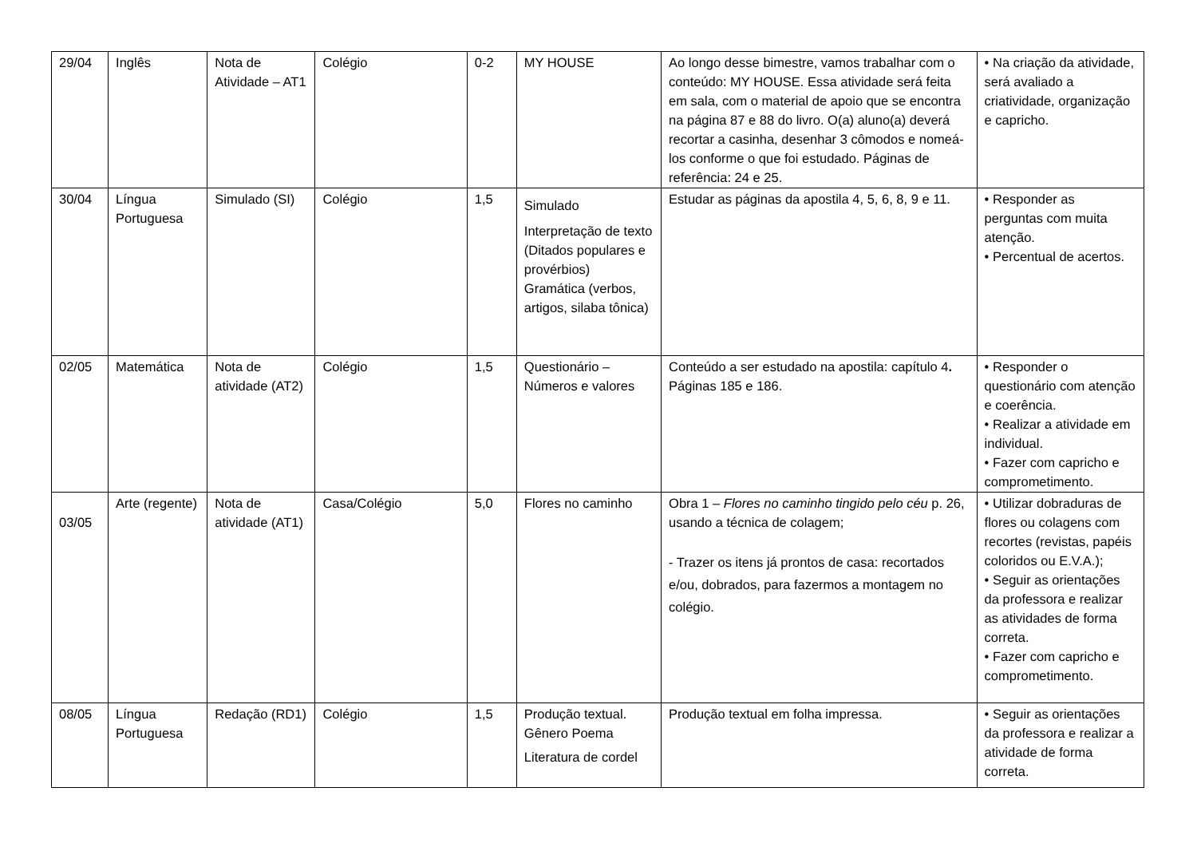| 29/04 | Inglês | Nota de Atividade – AT1 | Colégio | 0-2 | MY HOUSE | Ao longo desse bimestre, vamos trabalhar com o conteúdo: MY HOUSE. Essa atividade será feita em sala, com o material de apoio que se encontra na página 87 e 88 do livro. O(a) aluno(a) deverá recortar a casinha, desenhar 3 cômodos e nomeá-los conforme o que foi estudado. Páginas de referência: 24 e 25. | • Na criação da atividade, será avaliado a criatividade, organização e capricho. |
| 30/04 | Língua Portuguesa | Simulado (SI) | Colégio | 1,5 | Simulado Interpretação de texto (Ditados populares e provérbios) Gramática (verbos, artigos, silaba tônica) | Estudar as páginas da apostila 4, 5, 6, 8, 9 e 11. | • Responder as perguntas com muita atenção. • Percentual de acertos. |
| 02/05 | Matemática | Nota de atividade (AT2) | Colégio | 1,5 | Questionário – Números e valores | Conteúdo a ser estudado na apostila: capítulo 4 . Páginas 185 e 186. | • Responder o questionário com atenção e coerência. • Realizar a atividade em individual. • Fazer com capricho e comprometimento. |
| 03/05 | Arte (regente) | Nota de atividade (AT1) | Casa/Colégio | 5,0 | Flores no caminho | Obra 1 – Flores no caminho tingido pelo céu p. 26, usando a técnica de colagem; - Trazer os itens já prontos de casa: recortados e/ou, dobrados, para fazermos a montagem no colégio. | • Utilizar dobraduras de flores ou colagens com recortes (revistas, papéis coloridos ou E.V.A.); • Seguir as orientações da professora e realizar as atividades de forma correta. • Fazer com capricho e comprometimento. |
| 08/05 | Língua Portuguesa | Redação (RD1) | Colégio | 1,5 | Produção textual. Gênero Poema Literatura de cordel | Produção textual em folha impressa. | • Seguir as orientações da professora e realizar a atividade de forma correta. |